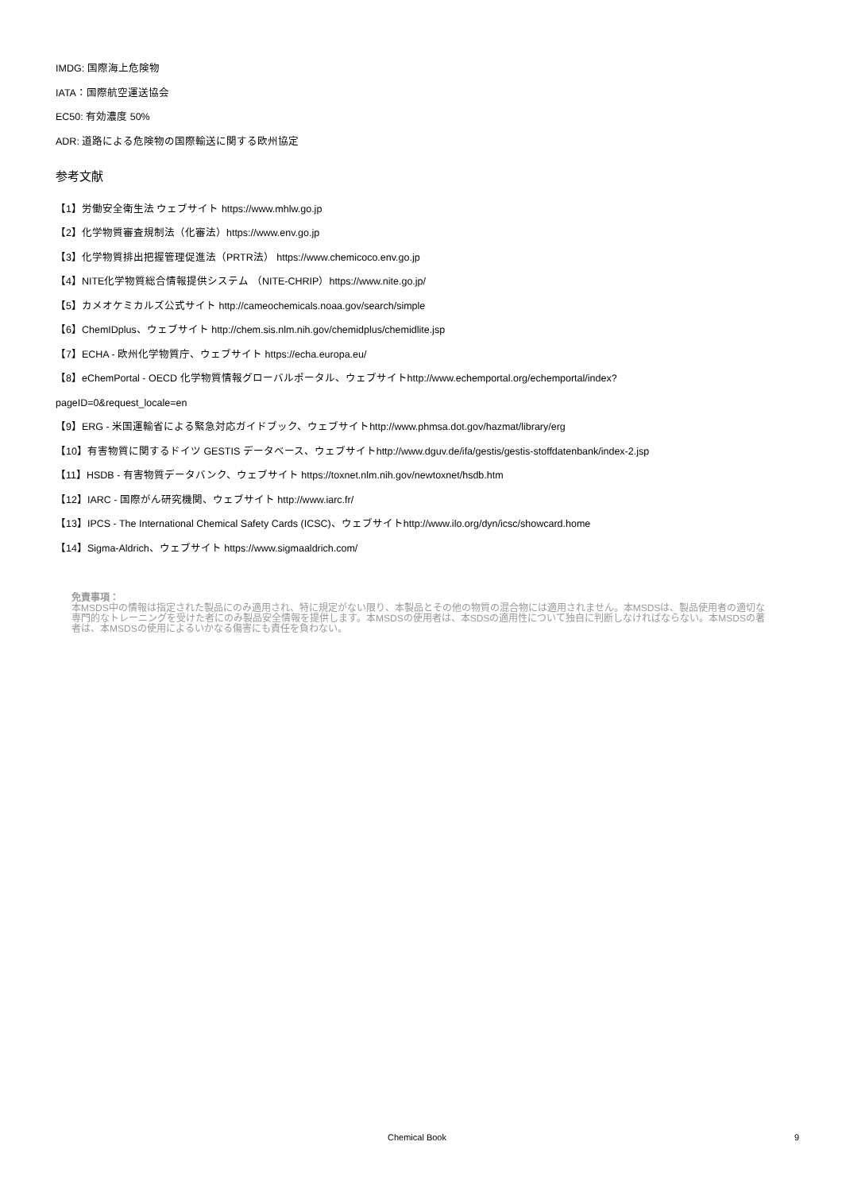IMDG: 国際海上危険物
IATA：国際航空運送協会
EC50: 有効濃度 50%
ADR: 道路による危険物の国際輸送に関する欧州協定
参考文献
【1】労働安全衛生法 ウェブサイト https://www.mhlw.go.jp
【2】化学物質審査規制法（化審法）https://www.env.go.jp
【3】化学物質排出把握管理促進法（PRTR法） https://www.chemicoco.env.go.jp
【4】NITE化学物質総合情報提供システム （NITE-CHRIP）https://www.nite.go.jp/
【5】カメオケミカルズ公式サイト http://cameochemicals.noaa.gov/search/simple
【6】ChemIDplus、ウェブサイト http://chem.sis.nlm.nih.gov/chemidplus/chemidlite.jsp
【7】ECHA - 欧州化学物質庁、ウェブサイト https://echa.europa.eu/
【8】eChemPortal - OECD 化学物質情報グローバルポータル、ウェブサイトhttp://www.echemportal.org/echemportal/index?
pageID=0&request_locale=en
【9】ERG - 米国運輸省による緊急対応ガイドブック、ウェブサイトhttp://www.phmsa.dot.gov/hazmat/library/erg
【10】有害物質に関するドイツ GESTIS データベース、ウェブサイトhttp://www.dguv.de/ifa/gestis/gestis-stoffdatenbank/index-2.jsp
【11】HSDB - 有害物質データバンク、ウェブサイト https://toxnet.nlm.nih.gov/newtoxnet/hsdb.htm
【12】IARC - 国際がん研究機関、ウェブサイト http://www.iarc.fr/
【13】IPCS - The International Chemical Safety Cards (ICSC)、ウェブサイトhttp://www.ilo.org/dyn/icsc/showcard.home
【14】Sigma-Aldrich、ウェブサイト https://www.sigmaaldrich.com/
免責事項：
本MSDS中の情報は指定された製品にのみ適用され、特に規定がない限り、本製品とその他の物質の混合物には適用されません。本MSDSは、製品使用者の適切な専門的なトレーニングを受けた者にのみ製品安全情報を提供します。本MSDSの使用者は、本SDSの適用性について独自に判断しなければならない。本MSDSの著者は、本MSDSの使用によるいかなる傷害にも責任を負わない。
Chemical Book 9